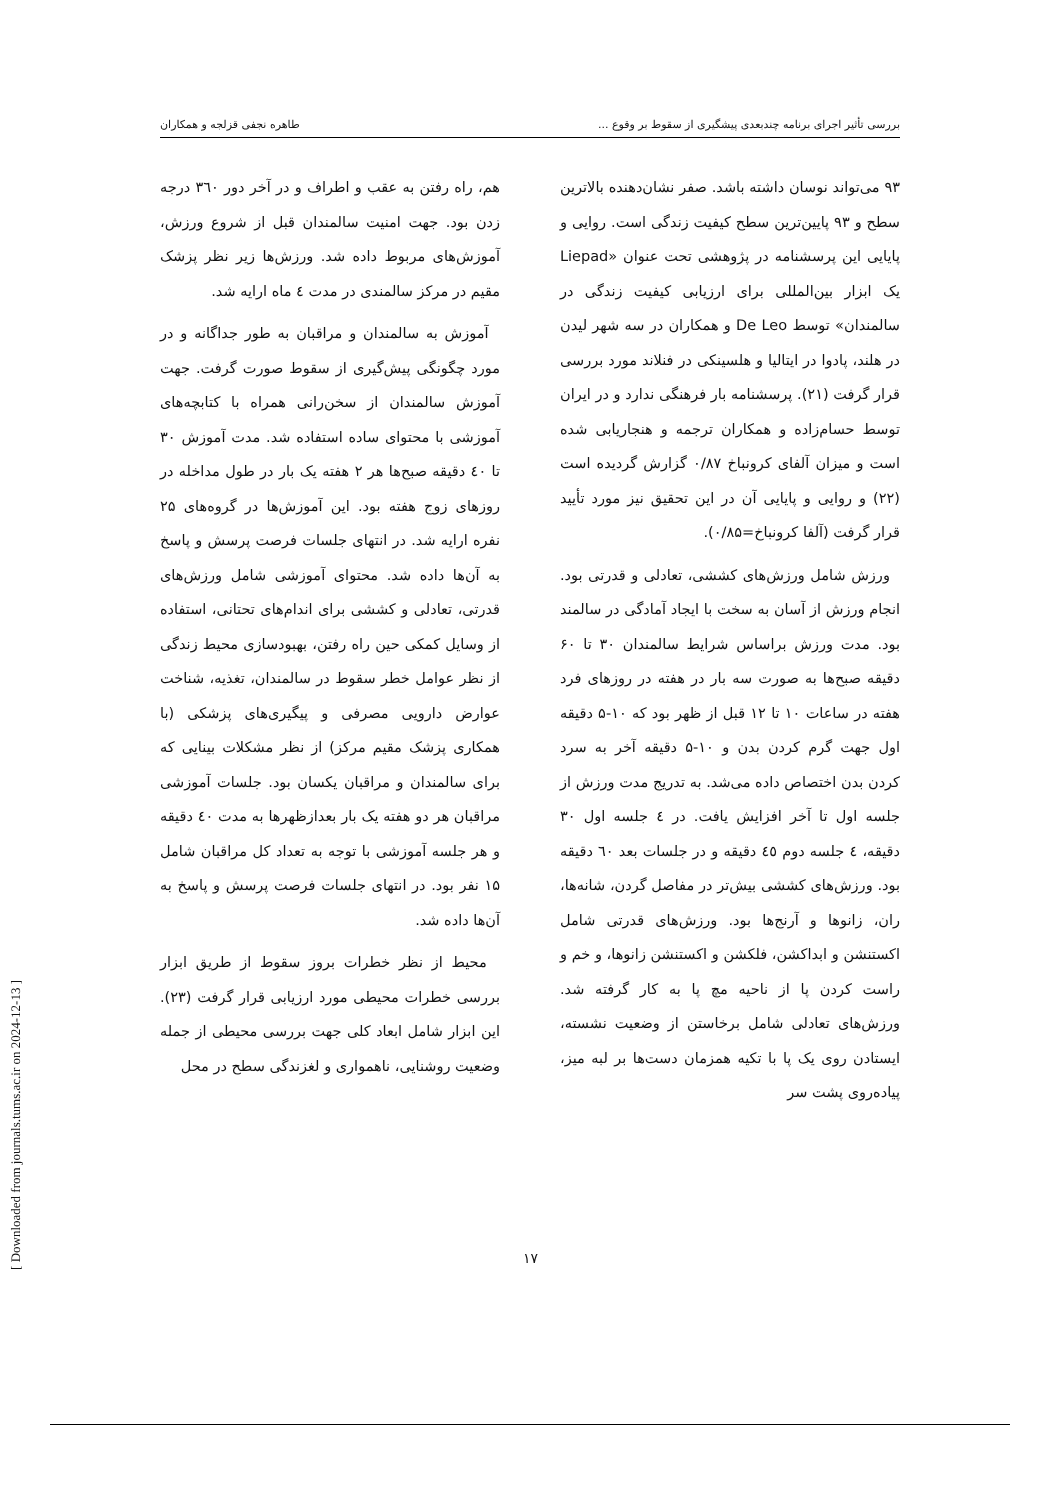بررسی تأثیر اجرای برنامه چندبعدی پیشگیری از سقوط بر وقوع ... طاهره نجفی قزلجه و همکاران
۹۳ می‌تواند نوسان داشته باشد. صفر نشان‌دهنده بالاترین سطح و ۹۳ پایین‌ترین سطح کیفیت زندگی است. روایی و پایایی این پرسشنامه در پژوهشی تحت عنوان «Liepad یک ابزار بین‌المللی برای ارزیابی کیفیت زندگی در سالمندان» توسط De Leo و همکاران در سه شهر لیدن در هلند، پادوا در ایتالیا و هلسینکی در فنلاند مورد بررسی قرار گرفت (۲۱). پرسشنامه بار فرهنگی ندارد و در ایران توسط حسام‌زاده و همکاران ترجمه و هنجاریابی شده است و میزان آلفای کرونباخ ۰/۸۷ گزارش گردیده است (۲۲) و روایی و پایایی آن در این تحقیق نیز مورد تأیید قرار گرفت (آلفا کرونباخ=۰/۸۵).
ورزش شامل ورزش‌های کششی، تعادلی و قدرتی بود. انجام ورزش از آسان به سخت با ایجاد آمادگی در سالمند بود. مدت ورزش براساس شرایط سالمندان ۳۰ تا ۶۰ دقیقه صبح‌ها به صورت سه بار در هفته در روزهای فرد هفته در ساعات ۱۰ تا ۱۲ قبل از ظهر بود که ۱۰-۵ دقیقه اول جهت گرم کردن بدن و ۱۰-۵ دقیقه آخر به سرد کردن بدن اختصاص داده می‌شد. به تدریج مدت ورزش از جلسه اول تا آخر افزایش یافت. در ٤ جلسه اول ۳۰ دقیقه، ٤ جلسه دوم ٤٥ دقیقه و در جلسات بعد ٦٠ دقیقه بود. ورزش‌های کششی بیش‌تر در مفاصل گردن، شانه‌ها، ران، زانوها و آرنج‌ها بود. ورزش‌های قدرتی شامل اکستنشن و ابداکشن، فلکشن و اکستنشن زانوها، و خم و راست کردن پا از ناحیه مچ پا به کار گرفته شد. ورزش‌های تعادلی شامل برخاستن از وضعیت نشسته، ایستادن روی یک پا با تکیه همزمان دست‌ها بر لبه میز، پیاده‌روی پشت سر
هم، راه رفتن به عقب و اطراف و در آخر دور ۳٦۰ درجه زدن بود. جهت امنیت سالمندان قبل از شروع ورزش، آموزش‌های مربوط داده شد. ورزش‌ها زیر نظر پزشک مقیم در مرکز سالمندی در مدت ٤ ماه ارایه شد.
آموزش به سالمندان و مراقبان به طور جداگانه و در مورد چگونگی پیش‌گیری از سقوط صورت گرفت. جهت آموزش سالمندان از سخن‌رانی همراه با کتابچه‌های آموزشی با محتوای ساده استفاده شد. مدت آموزش ۳۰ تا ٤۰ دقیقه صبح‌ها هر ۲ هفته یک بار در طول مداخله در روزهای زوج هفته بود. این آموزش‌ها در گروه‌های ۲۵ نفره ارایه شد. در انتهای جلسات فرصت پرسش و پاسخ به آن‌ها داده شد. محتوای آموزشی شامل ورزش‌های قدرتی، تعادلی و کششی برای اندام‌های تحتانی، استفاده از وسایل کمکی حین راه رفتن، بهبودسازی محیط زندگی از نظر عوامل خطر سقوط در سالمندان، تغذیه، شناخت عوارض دارویی مصرفی و پیگیری‌های پزشکی (با همکاری پزشک مقیم مرکز) از نظر مشکلات بینایی که برای سالمندان و مراقبان یکسان بود. جلسات آموزشی مراقبان هر دو هفته یک بار بعدازظهرها به مدت ٤۰ دقیقه و هر جلسه آموزشی با توجه به تعداد کل مراقبان شامل ۱۵ نفر بود. در انتهای جلسات فرصت پرسش و پاسخ به آن‌ها داده شد.
محیط از نظر خطرات بروز سقوط از طریق ابزار بررسی خطرات محیطی مورد ارزیابی قرار گرفت (۲۳). این ابزار شامل ابعاد کلی جهت بررسی محیطی از جمله وضعیت روشنایی، ناهمواری و لغزندگی سطح در محل
۱۷
[ Downloaded from journals.tums.ac.ir on 2024-12-13 ]